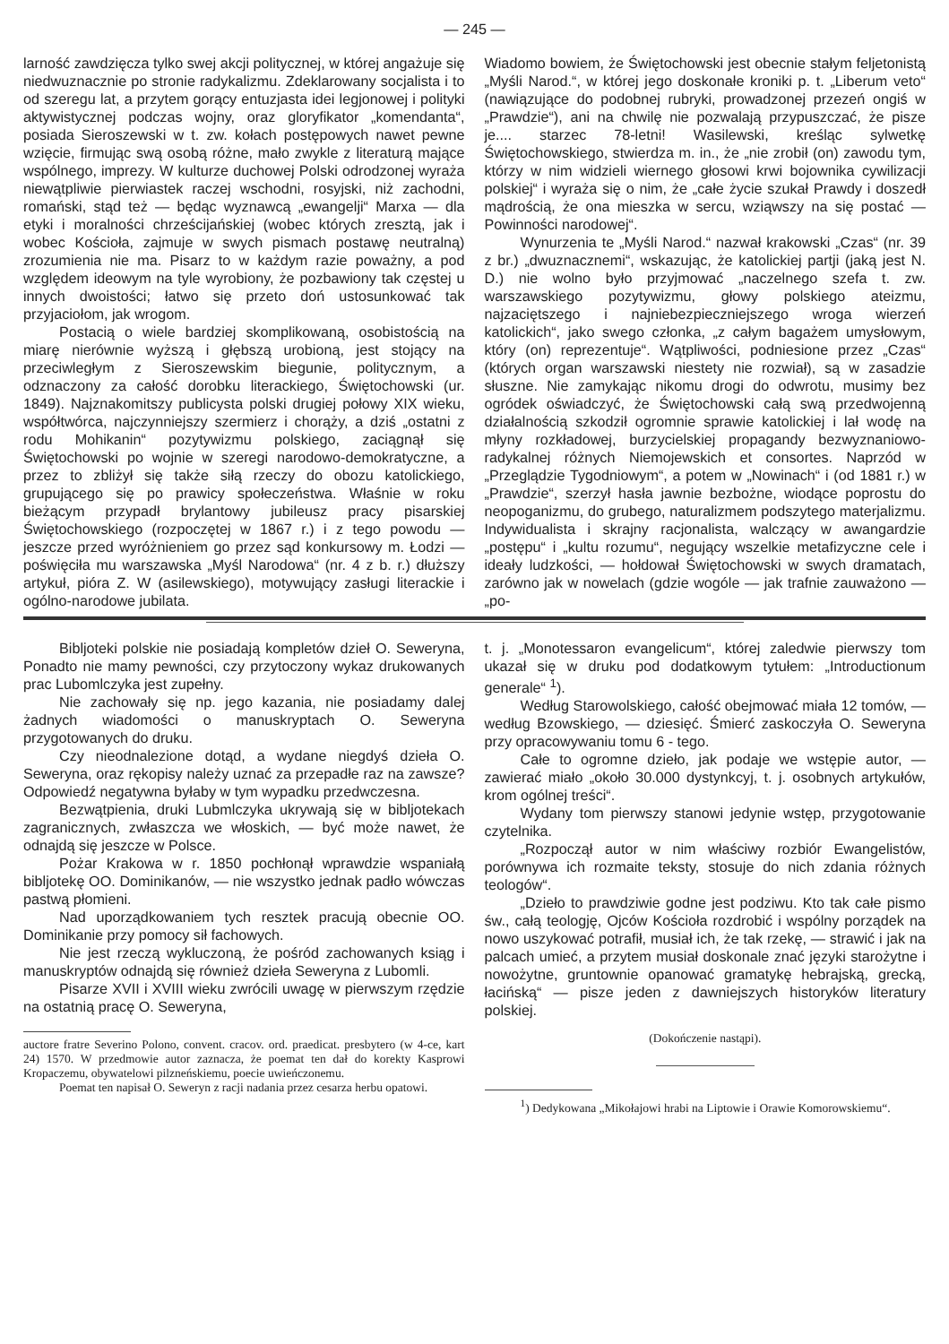— 245 —
larność zawdzięcza tylko swej akcji politycznej, w której angażuje się niedwuznacznie po stronie radykalizmu. Zdeklarowany socjalista i to od szeregu lat, a przytem gorący entuzjasta idei legjonowej i polityki aktywistycznej podczas wojny, oraz gloryfikator „komendanta“, posiada Sieroszewski w t. zw. kołach postępowych nawet pewne wzięcie, firmując swą osobą różne, mało zwykle z literaturą mające wspólnego, imprezy. W kulturze duchowej Polski odrodzonej wyraża niewątpliwie pierwiastek raczej wschodni, rosyjski, niż zachodni, romański, stąd też — będąc wyznawcą „ewangelji“ Marxa — dla etyki i moralności chrześcijańskiej (wobec których zresztą, jak i wobec Kościoła, zajmuje w swych pismach postawę neutralną) zrozumienia nie ma. Pisarz to w każdym razie poważny, a pod względem ideowym na tyle wyrobiony, że pozbawiony tak częstej u innych dwoistości; łatwo się przeto doń ustosunkować tak przyjaciołom, jak wrogom.
Postacią o wiele bardziej skomplikowaną, osobistością na miarę nierównie wyższą i głębszą urobioną, jest stojący na przeciwległym z Sieroszewskim biegunie, politycznym, a odznaczony za całość dorobku literackiego, Świętochowski (ur. 1849). Najznakomitszy publicysta polski drugiej połowy XIX wieku, współtwórca, najczynniejszy szermierz i chorąży, a dziś „ostatni z rodu Mohikanin“ pozytywizmu polskiego, zaciągnął się Świętochowski po wojnie w szeregi narodowo-demokratyczne, a przez to zbliżył się także siłą rzeczy do obozu katolickiego, grupującego się po prawicy społeczeństwa. Właśnie w roku bieżącym przypadł brylantowy jubileusz pracy pisarskiej Świętochowskiego (rozpoczętej w 1867 r.) i z tego powodu — jeszcze przed wyróżnieniem go przez sąd konkursowy m. Łodzi — poświęciła mu warszawska „Myśl Narodowa“ (nr. 4 z b. r.) dłuższy artykuł, pióra Z. W (asilewskiego), motywujący zasługi literackie i ogólno-narodowe jubilata.
Wiadomo bowiem, że Świętochowski jest obecnie stałym feljetonistą „Myśli Narod.“, w której jego doskonałe kroniki p. t. „Liberum veto“ (nawiązujące do podobnej rubryki, prowadzonej przezeń ongiś w „Prawdzie“), ani na chwilę nie pozwalają przypuszczać, że pisze je.... starzec 78-letni! Wasilewski, kreśląc sylwetkę Świętochowskiego, stwierdza m. in., że „nie zrobił (on) zawodu tym, którzy w nim widzieli wiernego głosowi krwi bojownika cywilizacji polskiej“ i wyraża się o nim, że „całe życie szukał Prawdy i doszedł mądrością, że ona mieszka w sercu, wziąwszy na się postać — Powinności narodowej“.
Wynurzenia te „Myśli Narod.“ nazwał krakowski „Czas“ (nr. 39 z br.) „dwuznacznemi“, wskazując, że katolickiej partji (jaką jest N. D.) nie wolno było przyjmować „naczelnego szefa t. zw. warszawskiego pozytywizmu, głowy polskiego ateizmu, najzaciętszego i najniebezpieczniejszego wroga wierzeń katolickich“, jako swego członka, „z całym bagażem umysłowym, który (on) reprezentuje“. Wątpliwości, podniesione przez „Czas“ (których organ warszawski niestety nie rozwiał), są w zasadzie słuszne. Nie zamykając nikomu drogi do odwrotu, musimy bez ogródek oświadczyć, że Świętochowski całą swą przedwojenną działalnością szkodził ogromnie sprawie katolickiej i lał wodę na młyny rozkładowej, burzycielskiej propagandy bezwyznaniowo-radykalnej różnych Niemojewskich et consortes. Naprzód w „Przeglądzie Tygodniowym“, a potem w „Nowinach“ i (od 1881 r.) w „Prawdzie“, szerzył hasła jawnie bezbożne, wiodące poprostu do neopoganizmu, do grubego, naturalizmem podszytego materjalizmu. Indywidualista i skrajny racjonalista, walczący w awangardzie „postępu“ i „kultu rozumu“, negujący wszelkie metafizyczne cele i ideały ludzkości, — hołdował Świętochowski w swych dramatach, zarówno jak w nowelach (gdzie wogóle — jak trafnie zauważono — „po-
Bibljoteki polskie nie posiadają kompletów dzieł O. Seweryna, Ponadto nie mamy pewności, czy przytoczony wykaz drukowanych prac Lubomlczyka jest zupełny.
Nie zachowały się np. jego kazania, nie posiadamy dalej żadnych wiadomości o manuskryptach O. Seweryna przygotowanych do druku.
Czy nieodnalezione dotąd, a wydane niegdyś dzieła O. Seweryna, oraz rękopisy należy uznać za przepadłe raz na zawsze? Odpowiedź negatywna byłaby w tym wypadku przedwczesna.
Bezwątpienia, druki Lubmlczyka ukrywają się w bibljotekach zagranicznych, zwłaszcza we włoskich, — być może nawet, że odnajdą się jeszcze w Polsce.
Pożar Krakowa w r. 1850 pochłonął wprawdzie wspaniałą bibljotekę OO. Dominikanów, — nie wszystko jednak padło wówczas pastwą płomieni.
Nad uporządkowaniem tych resztek pracują obecnie OO. Dominikanie przy pomocy sił fachowych.
Nie jest rzeczą wykluczoną, że pośród zachowanych ksiąg i manuskryptów odnajdą się również dzieła Seweryna z Lubomli.
Pisarze XVII i XVIII wieku zwrócili uwagę w pierwszym rzędzie na ostatnią pracę O. Seweryna,
auctore fratre Severino Polono, convent. cracov. ord. praedicat. presbytero (w 4-ce, kart 24) 1570. W przedmowie autor zaznacza, że poemat ten dał do korekty Kasprowi Kropaczemu, obywatelowi pilzneńskiemu, poecie uwieńczonemu.
Poemat ten napisał O. Seweryn z racji nadania przez cesarza herbu opatowi.
t. j. „Monotessaron evangelicum“, której zaledwie pierwszy tom ukazał się w druku pod dodatkowym tytułem: „Introductionum generale“ <sup>1</sup>).
Według Starowolskiego, całość obejmować miała 12 tomów, — według Bzowskiego, — dziesięć. Śmierć zaskoczyła O. Seweryna przy opracowywaniu tomu 6 - tego.
Całe to ogromne dzieło, jak podaje we wstępie autor, — zawierać miało „około 30.000 dystynkcyj, t. j. osobnych artykułów, krom ogólnej treści“.
Wydany tom pierwszy stanowi jedynie wstęp, przygotowanie czytelnika.
„Rozpoczął autor w nim właściwy rozbiór Ewangelistów, porównywa ich rozmaite teksty, stosuje do nich zdania różnych teologów“.
„Dzieło to prawdziwie godne jest podziwu. Kto tak całe pismo św., całą teologję, Ojców Kościoła rozdrobić i wspólny porządek na nowo uszykować potrafił, musiał ich, że tak rzekę, — strawić i jak na palcach umieć, a przytem musiał doskonale znać języki starożytne i nowożytne, gruntownie opanować gramatykę hebrajską, grecką, łacińską“ — pisze jeden z dawniejszych historyków literatury polskiej.
(Dokończenie nastąpi).
<sup>1</sup>) Dedykowana „Mikołajowi hrabi na Liptowie i Orawie Komorowskiemu“.